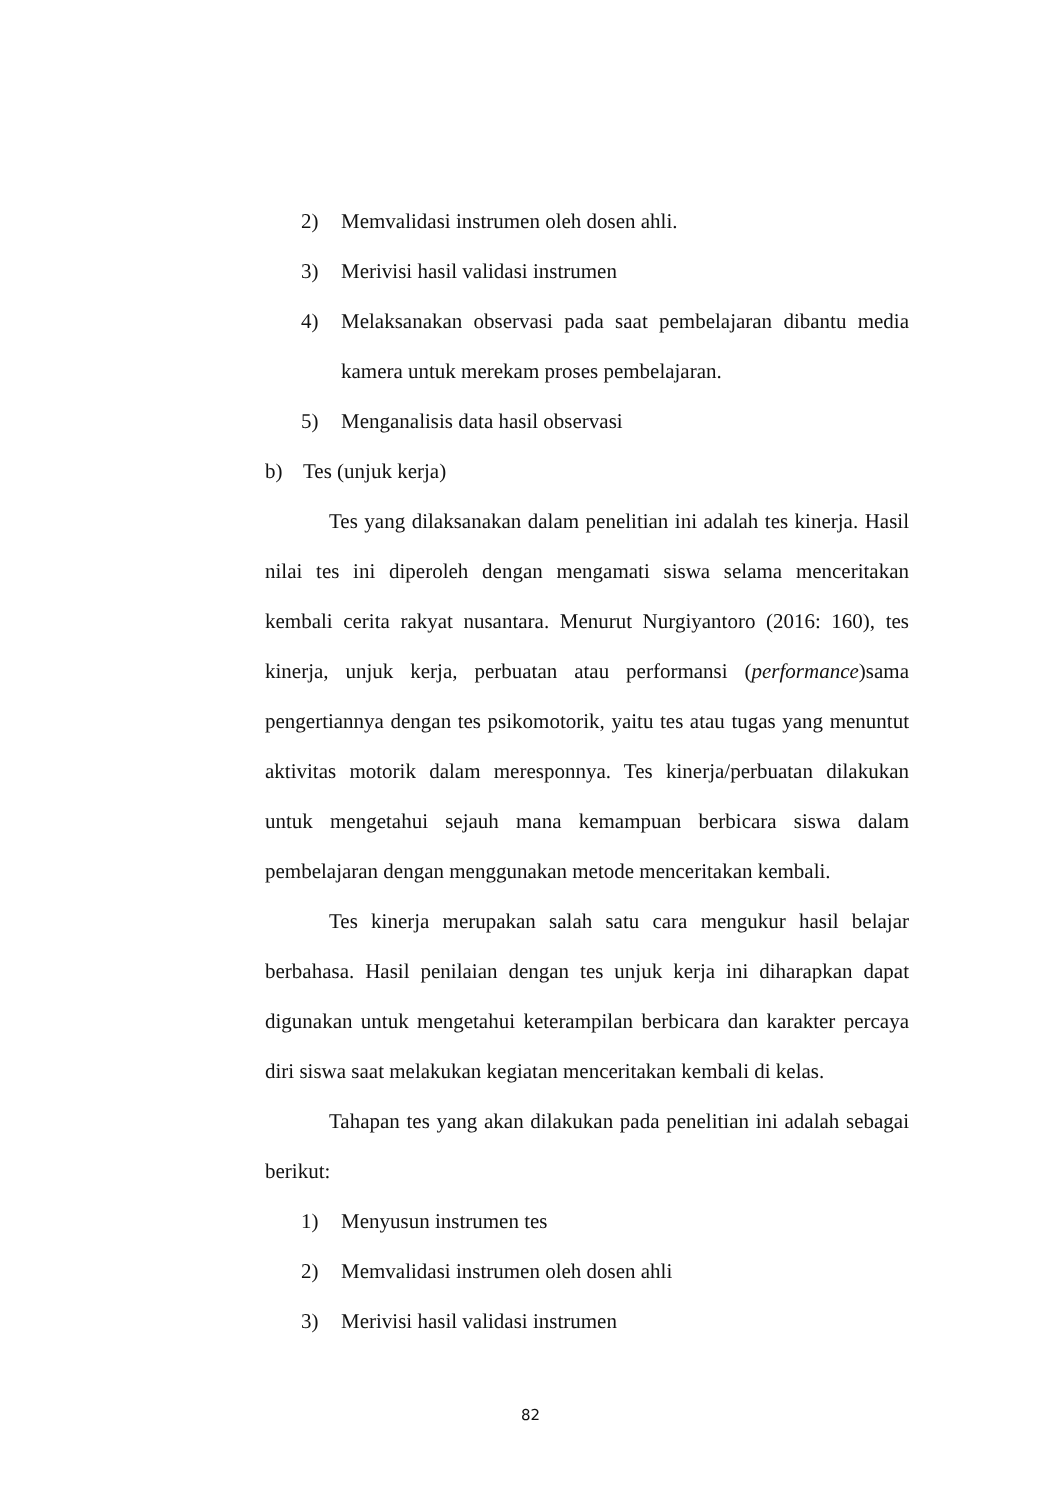2) Memvalidasi instrumen oleh dosen ahli.
3) Merivisi hasil validasi instrumen
4) Melaksanakan observasi pada saat pembelajaran dibantu media kamera untuk merekam proses pembelajaran.
5) Menganalisis data hasil observasi
b) Tes (unjuk kerja)
Tes yang dilaksanakan dalam penelitian ini adalah tes kinerja. Hasil nilai tes ini diperoleh dengan mengamati siswa selama menceritakan kembali cerita rakyat nusantara. Menurut Nurgiyantoro (2016: 160), tes kinerja, unjuk kerja, perbuatan atau performansi (performance)sama pengertiannya dengan tes psikomotorik, yaitu tes atau tugas yang menuntut aktivitas motorik dalam meresponnya. Tes kinerja/perbuatan dilakukan untuk mengetahui sejauh mana kemampuan berbicara siswa dalam pembelajaran dengan menggunakan metode menceritakan kembali.
Tes kinerja merupakan salah satu cara mengukur hasil belajar berbahasa. Hasil penilaian dengan tes unjuk kerja ini diharapkan dapat digunakan untuk mengetahui keterampilan berbicara dan karakter percaya diri siswa saat melakukan kegiatan menceritakan kembali di kelas.
Tahapan tes yang akan dilakukan pada penelitian ini adalah sebagai berikut:
1) Menyusun instrumen tes
2) Memvalidasi instrumen oleh dosen ahli
3) Merivisi hasil validasi instrumen
82